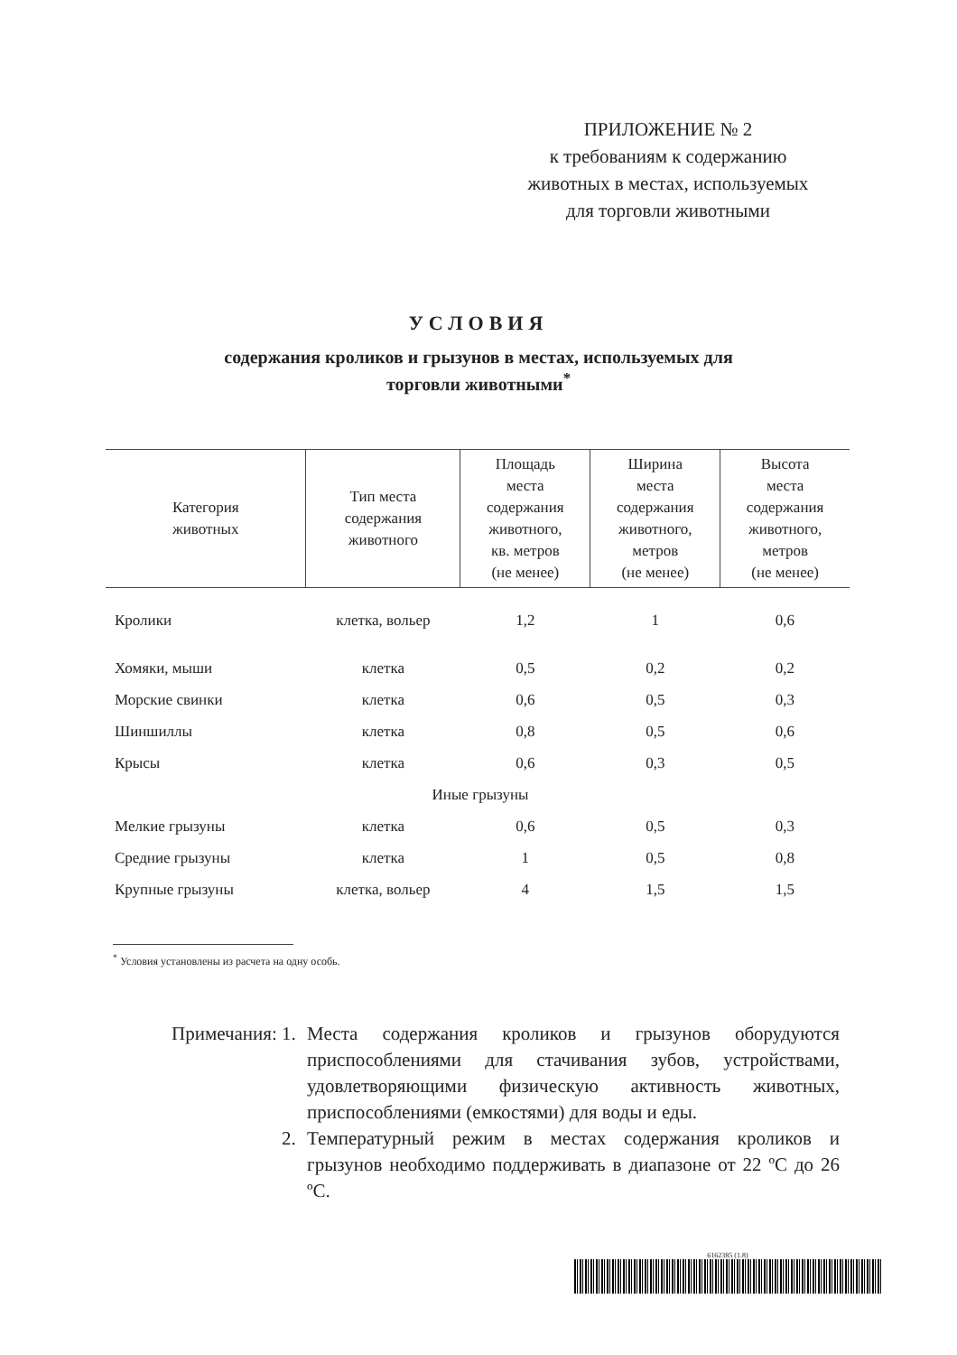ПРИЛОЖЕНИЕ № 2
к требованиям к содержанию
животных в местах, используемых
для торговли животными
УСЛОВИЯ
содержания кроликов и грызунов в местах, используемых для
торговли животными<sup>*</sup>
| Категория животных | Тип места содержания животного | Площадь места содержания животного, кв. метров (не менее) | Ширина места содержания животного, метров (не менее) | Высота места содержания животного, метров (не менее) |
| --- | --- | --- | --- | --- |
| Кролики | клетка, вольер | 1,2 | 1 | 0,6 |
| Хомяки, мыши | клетка | 0,5 | 0,2 | 0,2 |
| Морские свинки | клетка | 0,6 | 0,5 | 0,3 |
| Шиншиллы | клетка | 0,8 | 0,5 | 0,6 |
| Крысы | клетка | 0,6 | 0,3 | 0,5 |
| Иные грызуны | | | | |
| Мелкие грызуны | клетка | 0,6 | 0,5 | 0,3 |
| Средние грызуны | клетка | 1 | 0,5 | 0,8 |
| Крупные грызуны | клетка, вольер | 4 | 1,5 | 1,5 |
<sup>*</sup> Условия установлены из расчета на одну особь.
Примечания: 1. Места содержания кроликов и грызунов оборудуются приспособлениями для стачивания зубов, устройствами, удовлетворяющими физическую активность животных, приспособлениями (емкостями) для воды и еды.
2. Температурный режим в местах содержания кроликов и грызунов необходимо поддерживать в диапазоне от 22 ºС до 26 ºС.
6162385 (1.8)